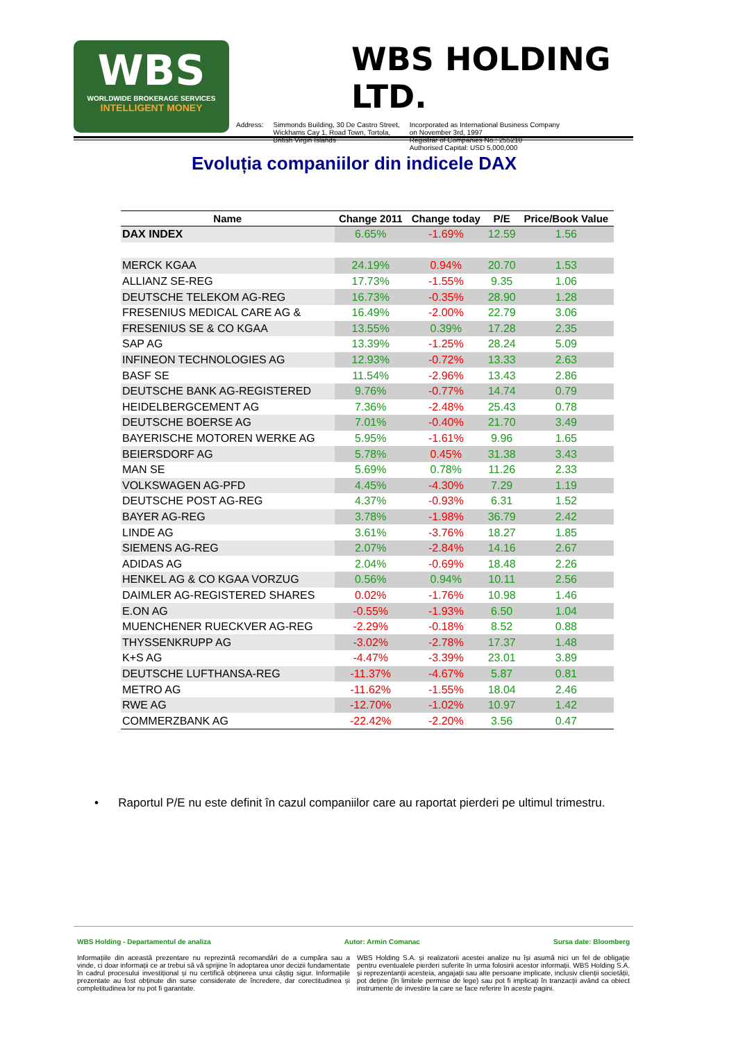WBS
WORLDWIDE BROKERAGE SERVICES
INTELLIGENT MONEY
WBS HOLDING LTD.
Address: Simmonds Building, 30 De Castro Street,
Wickhams Cay 1, Road Town, Tortola,
British Virgin Islands
Incorporated as International Business Company
on November 3rd, 1997
Registrar of Companies No.: 255210
Authorised Capital: USD 5,000,000
Evoluția companiilor din indicele DAX
| Name | Change 2011 | Change today | P/E | Price/Book Value |
| --- | --- | --- | --- | --- |
| DAX INDEX | 6.65% | -1.69% | 12.59 | 1.56 |
| MERCK KGAA | 24.19% | 0.94% | 20.70 | 1.53 |
| ALLIANZ SE-REG | 17.73% | -1.55% | 9.35 | 1.06 |
| DEUTSCHE TELEKOM AG-REG | 16.73% | -0.35% | 28.90 | 1.28 |
| FRESENIUS MEDICAL CARE AG & | 16.49% | -2.00% | 22.79 | 3.06 |
| FRESENIUS SE & CO KGAA | 13.55% | 0.39% | 17.28 | 2.35 |
| SAP AG | 13.39% | -1.25% | 28.24 | 5.09 |
| INFINEON TECHNOLOGIES AG | 12.93% | -0.72% | 13.33 | 2.63 |
| BASF SE | 11.54% | -2.96% | 13.43 | 2.86 |
| DEUTSCHE BANK AG-REGISTERED | 9.76% | -0.77% | 14.74 | 0.79 |
| HEIDELBERGCEMENT AG | 7.36% | -2.48% | 25.43 | 0.78 |
| DEUTSCHE BOERSE AG | 7.01% | -0.40% | 21.70 | 3.49 |
| BAYERISCHE MOTOREN WERKE AG | 5.95% | -1.61% | 9.96 | 1.65 |
| BEIERSDORF AG | 5.78% | 0.45% | 31.38 | 3.43 |
| MAN SE | 5.69% | 0.78% | 11.26 | 2.33 |
| VOLKSWAGEN AG-PFD | 4.45% | -4.30% | 7.29 | 1.19 |
| DEUTSCHE POST AG-REG | 4.37% | -0.93% | 6.31 | 1.52 |
| BAYER AG-REG | 3.78% | -1.98% | 36.79 | 2.42 |
| LINDE AG | 3.61% | -3.76% | 18.27 | 1.85 |
| SIEMENS AG-REG | 2.07% | -2.84% | 14.16 | 2.67 |
| ADIDAS AG | 2.04% | -0.69% | 18.48 | 2.26 |
| HENKEL AG & CO KGAA VORZUG | 0.56% | 0.94% | 10.11 | 2.56 |
| DAIMLER AG-REGISTERED SHARES | 0.02% | -1.76% | 10.98 | 1.46 |
| E.ON AG | -0.55% | -1.93% | 6.50 | 1.04 |
| MUENCHENER RUECKVER AG-REG | -2.29% | -0.18% | 8.52 | 0.88 |
| THYSSENKRUPP AG | -3.02% | -2.78% | 17.37 | 1.48 |
| K+S AG | -4.47% | -3.39% | 23.01 | 3.89 |
| DEUTSCHE LUFTHANSA-REG | -11.37% | -4.67% | 5.87 | 0.81 |
| METRO AG | -11.62% | -1.55% | 18.04 | 2.46 |
| RWE AG | -12.70% | -1.02% | 10.97 | 1.42 |
| COMMERZBANK AG | -22.42% | -2.20% | 3.56 | 0.47 |
• Raportul P/E nu este definit în cazul companiilor care au raportat pierderi pe ultimul trimestru.
WBS Holding - Departamentul de analiza Autor: Armin Comanac Sursa date: Bloomberg
Informațiile din această prezentare nu reprezintă recomandări de a cumpăra sau a vinde, ci doar informații ce ar trebui să vă sprijine în adoptarea unor decizii fundamentate în cadrul procesului investițional și nu certifică obținerea unui câștig sigur. Informațiile prezentate au fost obținute din surse considerate de încredere, dar corectitudinea și completitudinea lor nu pot fi garantate.
WBS Holding S.A. și realizatorii acestei analize nu își asumă nici un fel de obligație pentru eventualele pierderi suferite în urma folosirii acestor informații. WBS Holding S.A. și reprezentanții acesteia, angajații sau alte persoane implicate, inclusiv clienții societății, pot deține (în limitele permise de lege) sau pot fi implicați în tranzacții având ca obiect instrumente de investire la care se face referire în aceste pagini.